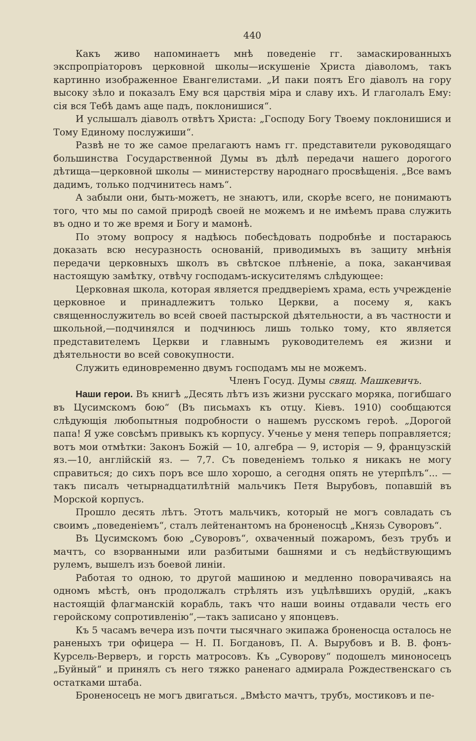440
Какъ живо напоминаетъ мнѣ поведеніе гг. замаскированныхъ экспропріаторовъ церковной школы—искушеніе Христа діаволомъ, такъ картинно изображенное Евангелистами. „И паки поятъ Его діаволъ на гору высоку зѣло и показалъ Ему вся царствія міра и славу ихъ. И глаголалъ Ему: сія вся Тебѣ дамъ аще падъ, поклонишися“.
И услышалъ діаволъ отвѣтъ Христа: „Господу Богу Твоему поклонишися и Тому Единому послужиши“.
Развѣ не то же самое прелагаютъ намъ гг. представители руководящаго большинства Государственной Думы въ дѣлѣ передачи нашего дорогого дѣтища—церковной школы — министерству народнаго просвѣщенія. „Все вамъ дадимъ, только подчинитесь намъ“.
А забыли они, быть-можетъ, не знаютъ, или, скорѣе всего, не понимаютъ того, что мы по самой природѣ своей не можемъ и не имѣемъ права служить въ одно и то же время и Богу и мамонѣ.
По этому вопросу я надѣюсь побесѣдовать подробнѣе и постараюсь доказать всю несуразность основаній, приводимыхъ въ защиту мнѣнія передачи церковныхъ школъ въ свѣтское плѣненіе, а пока, заканчивая настоящую замѣтку, отвѣчу господамъ-искусителямъ слѣдующее:
Церковная школа, которая является преддверіемъ храма, есть учрежденіе церковное и принадлежитъ только Церкви, а посему я, какъ священнослужитель во всей своей пастырской дѣятельности, а въ частности и школьной,—подчинялся и подчинюсь лишь только тому, кто является представителемъ Церкви и главнымъ руководителемъ ея жизни и дѣятельности во всей совокупности.
Служить единовременно двумъ господамъ мы не можемъ.
Членъ Госуд. Думы свящ. Машкевичъ.
Наши герои. Въ книгѣ „Десять лѣтъ изъ жизни русскаго моряка, погибшаго въ Цусимскомъ бою“ (Въ письмахъ къ отцу. Кіевъ. 1910) сообщаются слѣдующія любопытныя подробности о нашемъ русскомъ героѣ. „Дорогой папа! Я уже совсѣмъ привыкъ къ корпусу. Ученье у меня теперь поправляется; вотъ мои отмѣтки: Законъ Божій — 10, алгебра — 9, исторія — 9, французскій яз.—10, англійскій яз. — 7,7. Съ поведеніемъ только я никакъ не могу справиться; до сихъ поръ все шло хорошо, а сегодня опять не утерпѣлъ“... — такъ писалъ четырнадцатилѣтній мальчикъ Петя Вырубовъ, попавшій въ Морской корпусъ.
Прошло десять лѣтъ. Этотъ мальчикъ, который не могъ совладать съ своимъ „поведеніемъ“, сталъ лейтенантомъ на броненосцѣ „Князь Суворовъ“.
Въ Цусимскомъ бою „Суворовъ“, охваченный пожаромъ, безъ трубъ и мачтъ, со взорванными или разбитыми башнями и съ недѣйствующимъ рулемъ, вышелъ изъ боевой линіи.
Работая то одною, то другой машиною и медленно поворачиваясь на одномъ мѣстѣ, онъ продолжалъ стрѣлять изъ уцѣлѣвшихъ орудій, „какъ настоящій флагманскій корабль, такъ что наши воины отдавали честь его геройскому сопротивленію“,—такъ записано у японцевъ.
Къ 5 часамъ вечера изъ почти тысячнаго экипажа броненосца осталось не раненыхъ три офицера — Н. П. Богдановъ, П. А. Вырубовъ и В. В. фонъ-Курсель-Верверъ, и горсть матросовъ. Къ „Суворову“ подошелъ миноносецъ „Буйный“ и принялъ съ него тяжко раненаго адмирала Рождественскаго съ остатками штаба.
Броненосецъ не могъ двигаться. „Вмѣсто мачтъ, трубъ, мостиковъ и пе-